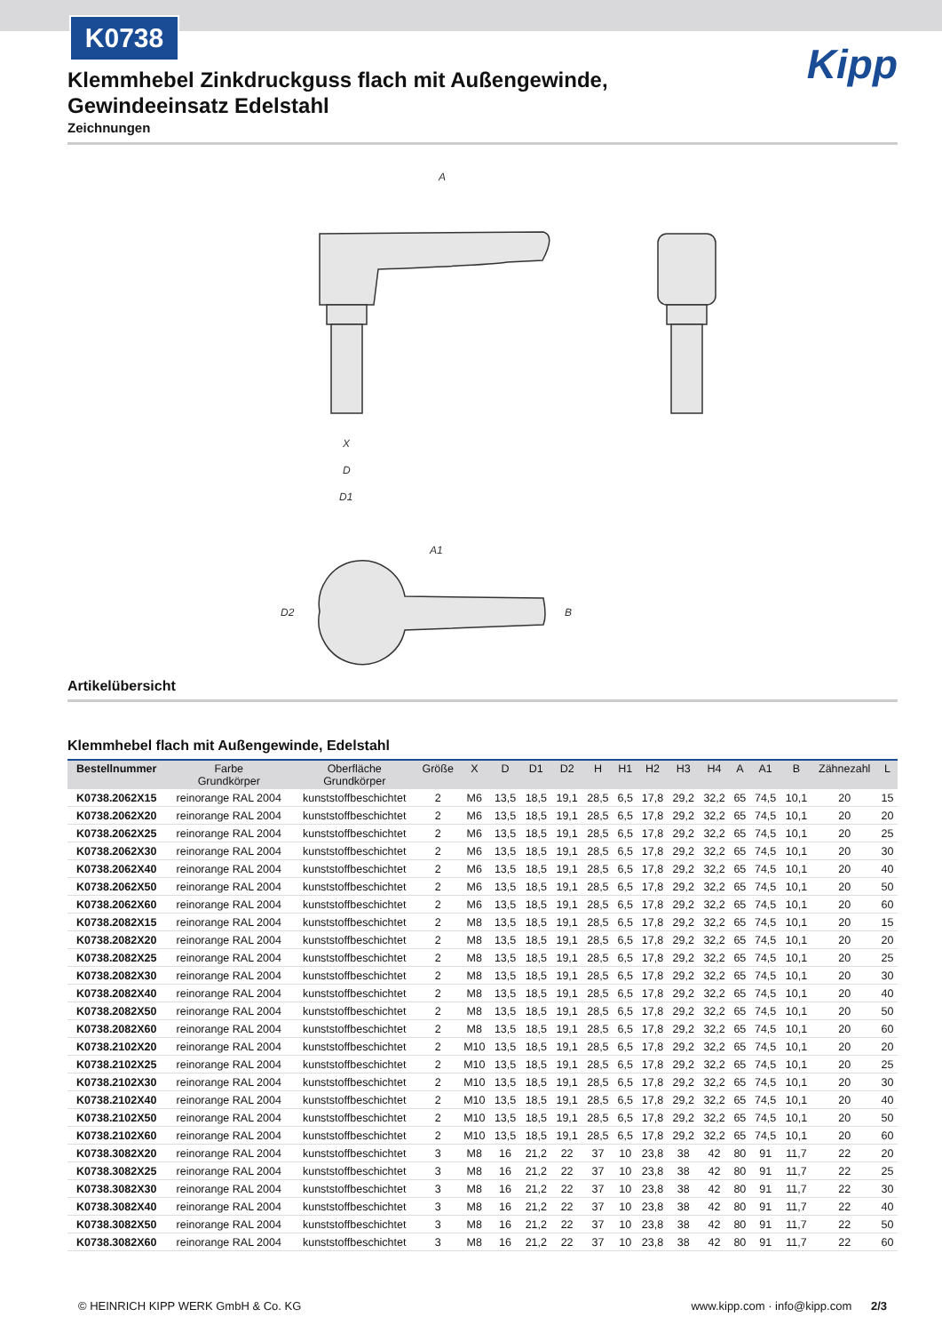K0738
Kipp
Klemmhebel Zinkdruckguss flach mit Außengewinde, Gewindeeinsatz Edelstahl
Zeichnungen
A
X
D
D1
A1
D2
B
Artikelübersicht
Klemmhebel flach mit Außengewinde, Edelstahl
| Bestellnummer | Farbe Grundkörper | Oberfläche Grundkörper | Größe | X | D | D1 | D2 | H | H1 | H2 | H3 | H4 | A | A1 | B | Zähnezahl | L |
| --- | --- | --- | --- | --- | --- | --- | --- | --- | --- | --- | --- | --- | --- | --- | --- | --- | --- |
| K0738.2062X15 | reinorange RAL 2004 | kunststoffbeschichtet | 2 | M6 | 13,5 | 18,5 | 19,1 | 28,5 | 6,5 | 17,8 | 29,2 | 32,2 | 65 | 74,5 | 10,1 | 20 | 15 |
| K0738.2062X20 | reinorange RAL 2004 | kunststoffbeschichtet | 2 | M6 | 13,5 | 18,5 | 19,1 | 28,5 | 6,5 | 17,8 | 29,2 | 32,2 | 65 | 74,5 | 10,1 | 20 | 20 |
| K0738.2062X25 | reinorange RAL 2004 | kunststoffbeschichtet | 2 | M6 | 13,5 | 18,5 | 19,1 | 28,5 | 6,5 | 17,8 | 29,2 | 32,2 | 65 | 74,5 | 10,1 | 20 | 25 |
| K0738.2062X30 | reinorange RAL 2004 | kunststoffbeschichtet | 2 | M6 | 13,5 | 18,5 | 19,1 | 28,5 | 6,5 | 17,8 | 29,2 | 32,2 | 65 | 74,5 | 10,1 | 20 | 30 |
| K0738.2062X40 | reinorange RAL 2004 | kunststoffbeschichtet | 2 | M6 | 13,5 | 18,5 | 19,1 | 28,5 | 6,5 | 17,8 | 29,2 | 32,2 | 65 | 74,5 | 10,1 | 20 | 40 |
| K0738.2062X50 | reinorange RAL 2004 | kunststoffbeschichtet | 2 | M6 | 13,5 | 18,5 | 19,1 | 28,5 | 6,5 | 17,8 | 29,2 | 32,2 | 65 | 74,5 | 10,1 | 20 | 50 |
| K0738.2062X60 | reinorange RAL 2004 | kunststoffbeschichtet | 2 | M6 | 13,5 | 18,5 | 19,1 | 28,5 | 6,5 | 17,8 | 29,2 | 32,2 | 65 | 74,5 | 10,1 | 20 | 60 |
| K0738.2082X15 | reinorange RAL 2004 | kunststoffbeschichtet | 2 | M8 | 13,5 | 18,5 | 19,1 | 28,5 | 6,5 | 17,8 | 29,2 | 32,2 | 65 | 74,5 | 10,1 | 20 | 15 |
| K0738.2082X20 | reinorange RAL 2004 | kunststoffbeschichtet | 2 | M8 | 13,5 | 18,5 | 19,1 | 28,5 | 6,5 | 17,8 | 29,2 | 32,2 | 65 | 74,5 | 10,1 | 20 | 20 |
| K0738.2082X25 | reinorange RAL 2004 | kunststoffbeschichtet | 2 | M8 | 13,5 | 18,5 | 19,1 | 28,5 | 6,5 | 17,8 | 29,2 | 32,2 | 65 | 74,5 | 10,1 | 20 | 25 |
| K0738.2082X30 | reinorange RAL 2004 | kunststoffbeschichtet | 2 | M8 | 13,5 | 18,5 | 19,1 | 28,5 | 6,5 | 17,8 | 29,2 | 32,2 | 65 | 74,5 | 10,1 | 20 | 30 |
| K0738.2082X40 | reinorange RAL 2004 | kunststoffbeschichtet | 2 | M8 | 13,5 | 18,5 | 19,1 | 28,5 | 6,5 | 17,8 | 29,2 | 32,2 | 65 | 74,5 | 10,1 | 20 | 40 |
| K0738.2082X50 | reinorange RAL 2004 | kunststoffbeschichtet | 2 | M8 | 13,5 | 18,5 | 19,1 | 28,5 | 6,5 | 17,8 | 29,2 | 32,2 | 65 | 74,5 | 10,1 | 20 | 50 |
| K0738.2082X60 | reinorange RAL 2004 | kunststoffbeschichtet | 2 | M8 | 13,5 | 18,5 | 19,1 | 28,5 | 6,5 | 17,8 | 29,2 | 32,2 | 65 | 74,5 | 10,1 | 20 | 60 |
| K0738.2102X20 | reinorange RAL 2004 | kunststoffbeschichtet | 2 | M10 | 13,5 | 18,5 | 19,1 | 28,5 | 6,5 | 17,8 | 29,2 | 32,2 | 65 | 74,5 | 10,1 | 20 | 20 |
| K0738.2102X25 | reinorange RAL 2004 | kunststoffbeschichtet | 2 | M10 | 13,5 | 18,5 | 19,1 | 28,5 | 6,5 | 17,8 | 29,2 | 32,2 | 65 | 74,5 | 10,1 | 20 | 25 |
| K0738.2102X30 | reinorange RAL 2004 | kunststoffbeschichtet | 2 | M10 | 13,5 | 18,5 | 19,1 | 28,5 | 6,5 | 17,8 | 29,2 | 32,2 | 65 | 74,5 | 10,1 | 20 | 30 |
| K0738.2102X40 | reinorange RAL 2004 | kunststoffbeschichtet | 2 | M10 | 13,5 | 18,5 | 19,1 | 28,5 | 6,5 | 17,8 | 29,2 | 32,2 | 65 | 74,5 | 10,1 | 20 | 40 |
| K0738.2102X50 | reinorange RAL 2004 | kunststoffbeschichtet | 2 | M10 | 13,5 | 18,5 | 19,1 | 28,5 | 6,5 | 17,8 | 29,2 | 32,2 | 65 | 74,5 | 10,1 | 20 | 50 |
| K0738.2102X60 | reinorange RAL 2004 | kunststoffbeschichtet | 2 | M10 | 13,5 | 18,5 | 19,1 | 28,5 | 6,5 | 17,8 | 29,2 | 32,2 | 65 | 74,5 | 10,1 | 20 | 60 |
| K0738.3082X20 | reinorange RAL 2004 | kunststoffbeschichtet | 3 | M8 | 16 | 21,2 | 22 | 37 | 10 | 23,8 | 38 | 42 | 80 | 91 | 11,7 | 22 | 20 |
| K0738.3082X25 | reinorange RAL 2004 | kunststoffbeschichtet | 3 | M8 | 16 | 21,2 | 22 | 37 | 10 | 23,8 | 38 | 42 | 80 | 91 | 11,7 | 22 | 25 |
| K0738.3082X30 | reinorange RAL 2004 | kunststoffbeschichtet | 3 | M8 | 16 | 21,2 | 22 | 37 | 10 | 23,8 | 38 | 42 | 80 | 91 | 11,7 | 22 | 30 |
| K0738.3082X40 | reinorange RAL 2004 | kunststoffbeschichtet | 3 | M8 | 16 | 21,2 | 22 | 37 | 10 | 23,8 | 38 | 42 | 80 | 91 | 11,7 | 22 | 40 |
| K0738.3082X50 | reinorange RAL 2004 | kunststoffbeschichtet | 3 | M8 | 16 | 21,2 | 22 | 37 | 10 | 23,8 | 38 | 42 | 80 | 91 | 11,7 | 22 | 50 |
| K0738.3082X60 | reinorange RAL 2004 | kunststoffbeschichtet | 3 | M8 | 16 | 21,2 | 22 | 37 | 10 | 23,8 | 38 | 42 | 80 | 91 | 11,7 | 22 | 60 |
© HEINRICH KIPP WERK GmbH & Co. KG www.kipp.com · info@kipp.com 2/3